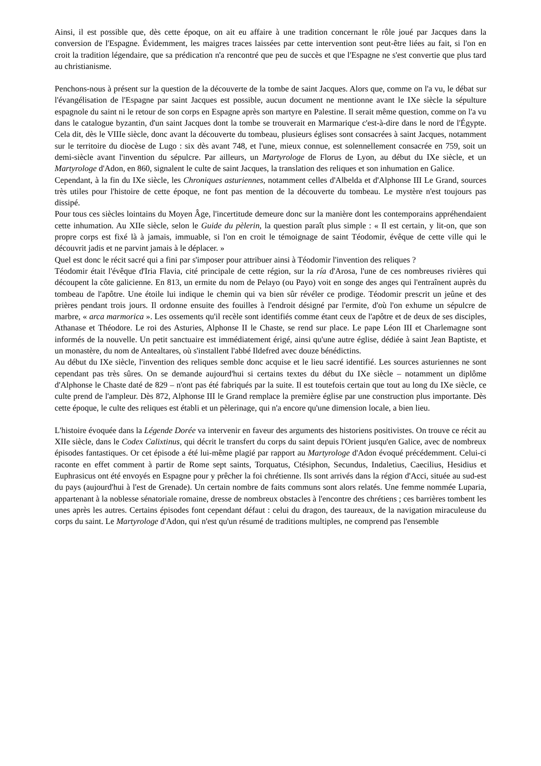Ainsi, il est possible que, dès cette époque, on ait eu affaire à une tradition concernant le rôle joué par Jacques dans la conversion de l'Espagne. Évidemment, les maigres traces laissées par cette intervention sont peut-être liées au fait, si l'on en croit la tradition légendaire, que sa prédication n'a rencontré que peu de succès et que l'Espagne ne s'est convertie que plus tard au christianisme.
Penchons-nous à présent sur la question de la découverte de la tombe de saint Jacques. Alors que, comme on l'a vu, le débat sur l'évangélisation de l'Espagne par saint Jacques est possible, aucun document ne mentionne avant le IXe siècle la sépulture espagnole du saint ni le retour de son corps en Espagne après son martyre en Palestine. Il serait même question, comme on l'a vu dans le catalogue byzantin, d'un saint Jacques dont la tombe se trouverait en Marmarique c'est-à-dire dans le nord de l'Égypte. Cela dit, dès le VIIIe siècle, donc avant la découverte du tombeau, plusieurs églises sont consacrées à saint Jacques, notamment sur le territoire du diocèse de Lugo : six dès avant 748, et l'une, mieux connue, est solennellement consacrée en 759, soit un demi-siècle avant l'invention du sépulcre. Par ailleurs, un Martyrologe de Florus de Lyon, au début du IXe siècle, et un Martyrologe d'Adon, en 860, signalent le culte de saint Jacques, la translation des reliques et son inhumation en Galice.
Cependant, à la fin du IXe siècle, les Chroniques asturiennes, notamment celles d'Albelda et d'Alphonse III Le Grand, sources très utiles pour l'histoire de cette époque, ne font pas mention de la découverte du tombeau. Le mystère n'est toujours pas dissipé.
Pour tous ces siècles lointains du Moyen Âge, l'incertitude demeure donc sur la manière dont les contemporains appréhendaient cette inhumation. Au XIIe siècle, selon le Guide du pèlerin, la question paraît plus simple : « Il est certain, y lit-on, que son propre corps est fixé là à jamais, immuable, si l'on en croit le témoignage de saint Téodomir, évêque de cette ville qui le découvrit jadis et ne parvint jamais à le déplacer. »
Quel est donc le récit sacré qui a fini par s'imposer pour attribuer ainsi à Téodomir l'invention des reliques ?
Téodomir était l'évêque d'Iria Flavia, cité principale de cette région, sur la ría d'Arosa, l'une de ces nombreuses rivières qui découpent la côte galicienne. En 813, un ermite du nom de Pelayo (ou Payo) voit en songe des anges qui l'entraînent auprès du tombeau de l'apôtre. Une étoile lui indique le chemin qui va bien sûr révéler ce prodige. Téodomir prescrit un jeûne et des prières pendant trois jours. Il ordonne ensuite des fouilles à l'endroit désigné par l'ermite, d'où l'on exhume un sépulcre de marbre, « arca marmorica ». Les ossements qu'il recèle sont identifiés comme étant ceux de l'apôtre et de deux de ses disciples, Athanase et Théodore. Le roi des Asturies, Alphonse II le Chaste, se rend sur place. Le pape Léon III et Charlemagne sont informés de la nouvelle. Un petit sanctuaire est immédiatement érigé, ainsi qu'une autre église, dédiée à saint Jean Baptiste, et un monastère, du nom de Antealtares, où s'installent l'abbé Ildefred avec douze bénédictins.
Au début du IXe siècle, l'invention des reliques semble donc acquise et le lieu sacré identifié. Les sources asturiennes ne sont cependant pas très sûres. On se demande aujourd'hui si certains textes du début du IXe siècle – notamment un diplôme d'Alphonse le Chaste daté de 829 – n'ont pas été fabriqués par la suite. Il est toutefois certain que tout au long du IXe siècle, ce culte prend de l'ampleur. Dès 872, Alphonse III le Grand remplace la première église par une construction plus importante. Dès cette époque, le culte des reliques est établi et un pèlerinage, qui n'a encore qu'une dimension locale, a bien lieu.
L'histoire évoquée dans la Légende Dorée va intervenir en faveur des arguments des historiens positivistes. On trouve ce récit au XIIe siècle, dans le Codex Calixtinus, qui décrit le transfert du corps du saint depuis l'Orient jusqu'en Galice, avec de nombreux épisodes fantastiques. Or cet épisode a été lui-même plagié par rapport au Martyrologe d'Adon évoqué précédemment. Celui-ci raconte en effet comment à partir de Rome sept saints, Torquatus, Ctésiphon, Secundus, Indaletius, Caecilius, Hesidius et Euphrasicus ont été envoyés en Espagne pour y prêcher la foi chrétienne. Ils sont arrivés dans la région d'Acci, située au sud-est du pays (aujourd'hui à l'est de Grenade). Un certain nombre de faits communs sont alors relatés. Une femme nommée Luparia, appartenant à la noblesse sénatoriale romaine, dresse de nombreux obstacles à l'encontre des chrétiens ; ces barrières tombent les unes après les autres. Certains épisodes font cependant défaut : celui du dragon, des taureaux, de la navigation miraculeuse du corps du saint. Le Martyrologe d'Adon, qui n'est qu'un résumé de traditions multiples, ne comprend pas l'ensemble